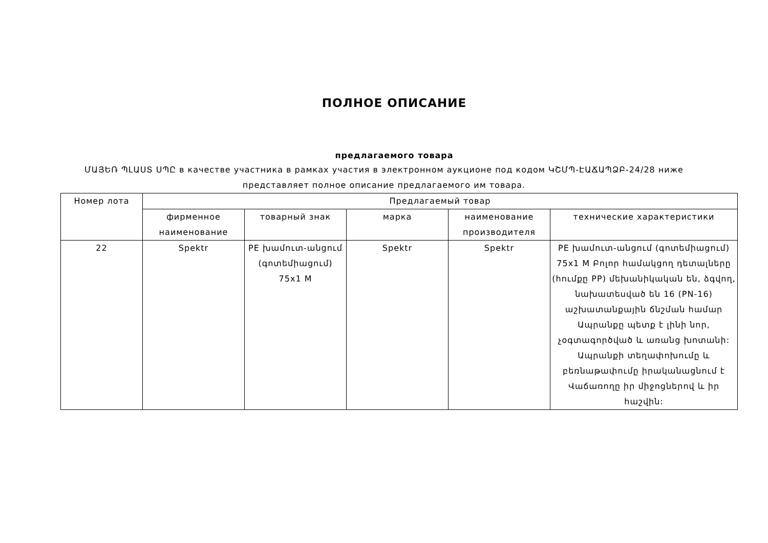ПОЛНОЕ ОПИСАНИЕ
предлагаемого товара
ՄԱՅԵՌ ՊԼԱՍՏ ՍՊԸ в качестве участника в рамках участия в электронном аукционе под кодом ԿՇՄՊ-ԷԱՃԱՊՁԲ-24/28 ниже представляет полное описание предлагаемого им товара.
| Номер лота | Предлагаемый товар | | | | |
| | фирменное наименование | товарный знак | марка | наименование производителя | технические характеристики |
| 22 | Spektr | PE խամուտ-անցում (գոտեմիացում) 75x1 M | Spektr | Spektr | PE խամուտ-անցում (գոտեմիացում) 75x1 M Բոլոր համակցող դետալները (հումքը PP) մեխանիկական են, ձգվող, նախատեսված են 16 (PN-16) աշխատանքային ճնշման համար Ապրանքը պետք է լինի նոր, չօգտագործված և առանց խոտանի: Ապրանքի տեղափոխումը և բեռնաթափումը իրականացնում է Վաճառողը իր միջոցներով և իր հաշվին: |